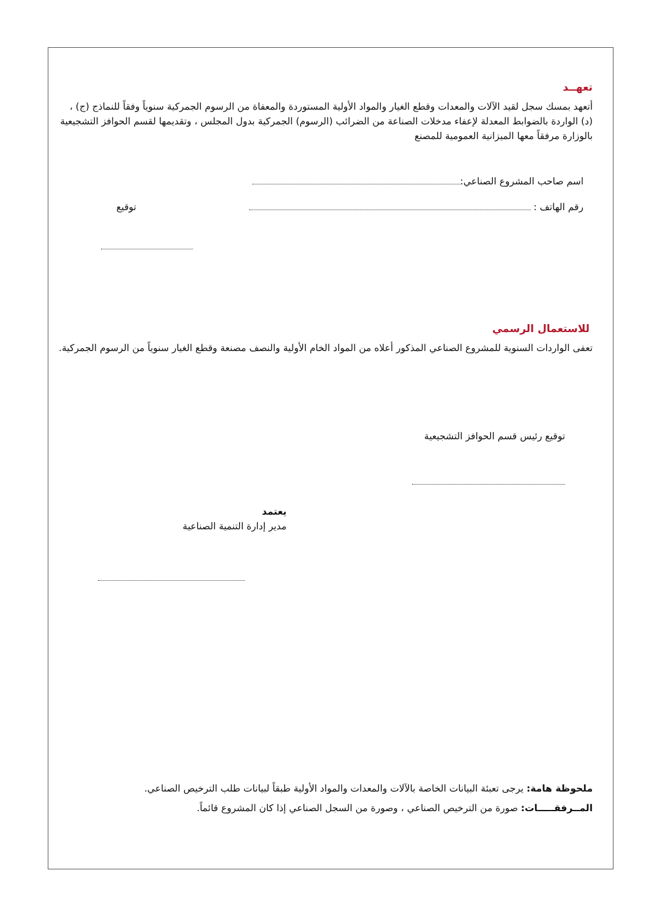تعهــد
أتعهد بمسك سجل لقيد الآلات والمعدات وقطع الغيار والمواد الأولية المستوردة والمعفاة من الرسوم الجمركية سنوياً وفقاً للنماذج (ج) ، (د) الواردة بالضوابط المعدلة لإعفاء مدخلات الصناعة من الضرائب (الرسوم) الجمركية بدول المجلس ، وتقديمها لقسم الحوافز التشجيعية بالوزارة مرفقاً معها الميزانية العمومية للمصنع
اسم صاحب المشروع الصناعي:
رقم الهاتف : توقيع
للاستعمال الرسمي
تعفى الواردات السنوية للمشروع الصناعي المذكور أعلاه من المواد الخام الأولية والنصف مصنعة وقطع الغيار سنوياً من الرسوم الجمركية.
توقيع رئيس قسم الحوافز التشجيعية
يعتمد
مدير إدارة التنمية الصناعية
ملحوظة هامة: يرجى تعبئة البيانات الخاصة بالآلات والمعدات والمواد الأولية طبقاً لبيانات طلب الترخيص الصناعي.
المــرفقـــــات: صورة من الترخيص الصناعي ، وصورة من السجل الصناعي إذا كان المشروع قائماً.